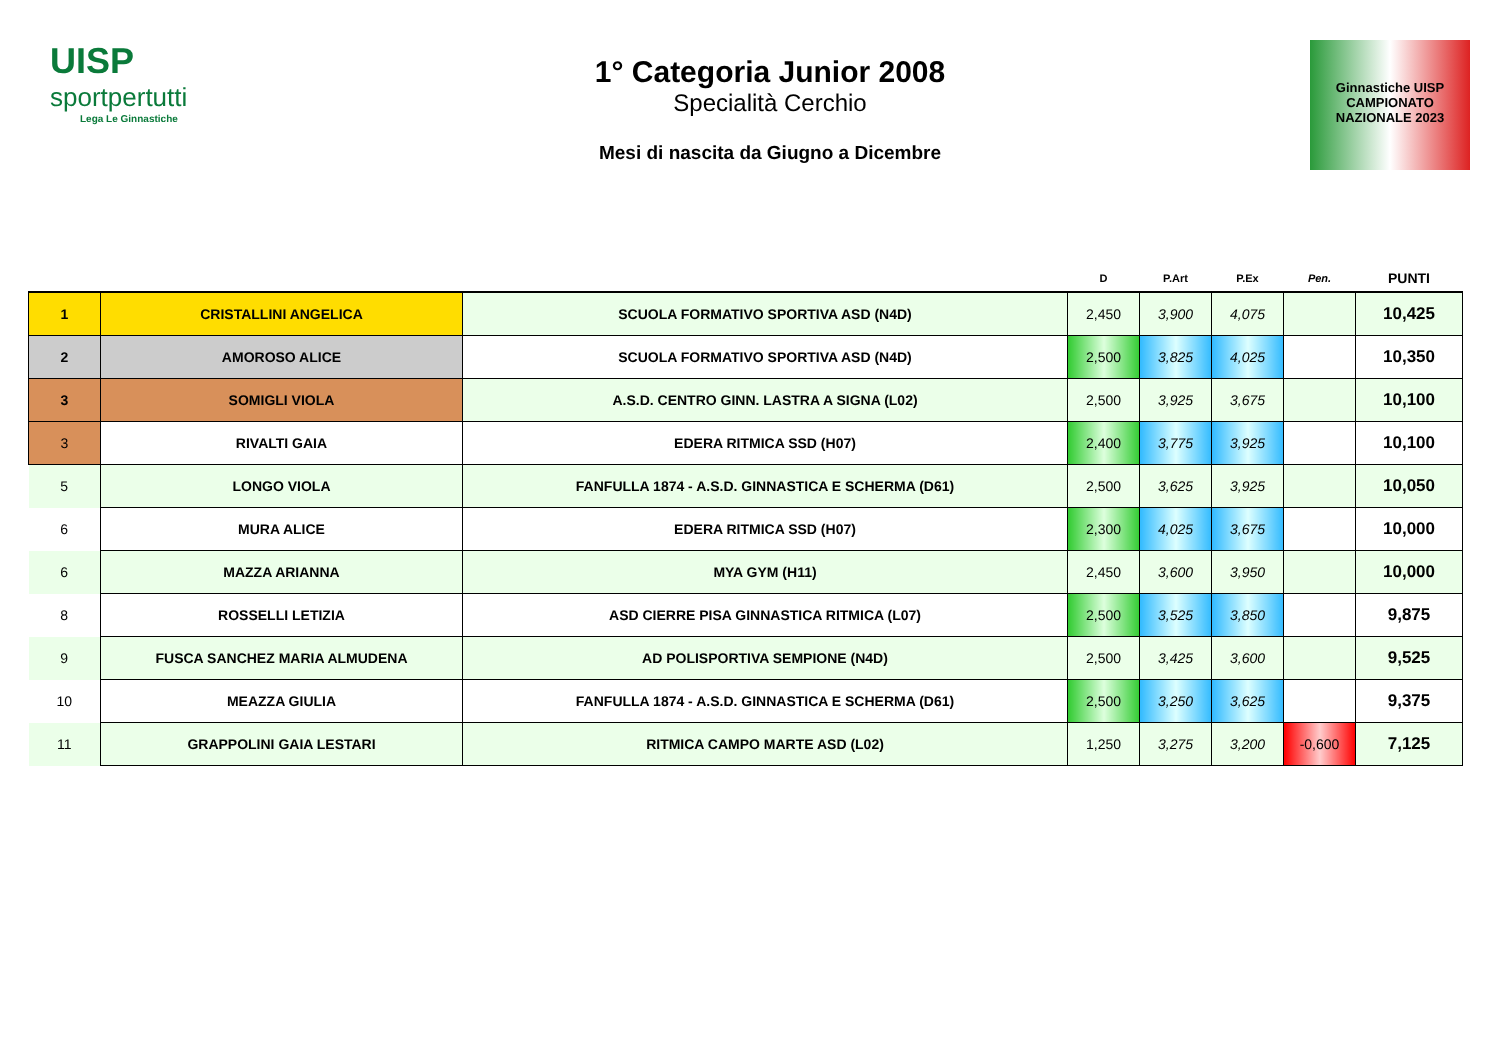UISP
sportpertutti
Lega Le Ginnastiche
1° Categoria Junior 2008
Specialità Cerchio
Mesi di nascita da Giugno a Dicembre
Ginnastiche UISP
CAMPIONATO
NAZIONALE 2023
| | | | D | P.Art | P.Ex | Pen. | PUNTI |
| --- | --- | --- | --- | --- | --- | --- | --- |
| 1 | CRISTALLINI ANGELICA | SCUOLA FORMATIVO SPORTIVA ASD (N4D) | 2,450 | 3,900 | 4,075 | | 10,425 |
| 2 | AMOROSO ALICE | SCUOLA FORMATIVO SPORTIVA ASD (N4D) | 2,500 | 3,825 | 4,025 | | 10,350 |
| 3 | SOMIGLI VIOLA | A.S.D. CENTRO GINN. LASTRA A SIGNA (L02) | 2,500 | 3,925 | 3,675 | | 10,100 |
| 3 | RIVALTI GAIA | EDERA RITMICA SSD (H07) | 2,400 | 3,775 | 3,925 | | 10,100 |
| 5 | LONGO VIOLA | FANFULLA 1874 - A.S.D. GINNASTICA E SCHERMA (D61) | 2,500 | 3,625 | 3,925 | | 10,050 |
| 6 | MURA ALICE | EDERA RITMICA SSD (H07) | 2,300 | 4,025 | 3,675 | | 10,000 |
| 6 | MAZZA ARIANNA | MYA GYM (H11) | 2,450 | 3,600 | 3,950 | | 10,000 |
| 8 | ROSSELLI LETIZIA | ASD CIERRE PISA GINNASTICA RITMICA (L07) | 2,500 | 3,525 | 3,850 | | 9,875 |
| 9 | FUSCA SANCHEZ MARIA ALMUDENA | AD POLISPORTIVA SEMPIONE (N4D) | 2,500 | 3,425 | 3,600 | | 9,525 |
| 10 | MEAZZA GIULIA | FANFULLA 1874 - A.S.D. GINNASTICA E SCHERMA (D61) | 2,500 | 3,250 | 3,625 | | 9,375 |
| 11 | GRAPPOLINI GAIA LESTARI | RITMICA CAMPO MARTE ASD (L02) | 1,250 | 3,275 | 3,200 | -0,600 | 7,125 |